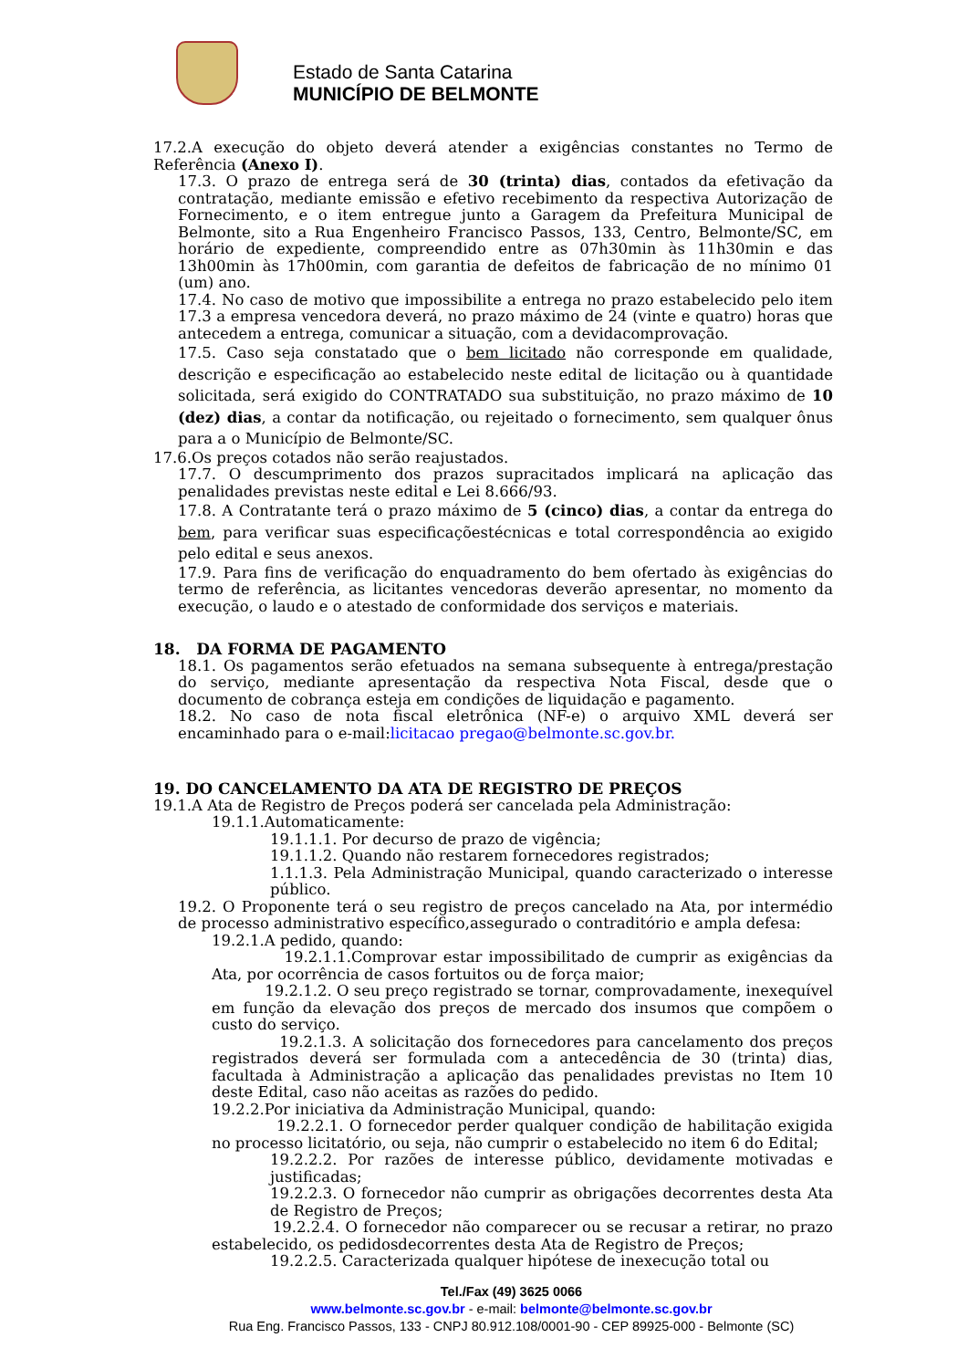Estado de Santa Catarina
MUNICÍPIO DE BELMONTE
17.2.A execução do objeto deverá atender a exigências constantes no Termo de Referência (Anexo I).
17.3. O prazo de entrega será de 30 (trinta) dias, contados da efetivação da contratação, mediante emissão e efetivo recebimento da respectiva Autorização de Fornecimento, e o item entregue junto a Garagem da Prefeitura Municipal de Belmonte, sito a Rua Engenheiro Francisco Passos, 133, Centro, Belmonte/SC, em horário de expediente, compreendido entre as 07h30min às 11h30min e das 13h00min às 17h00min, com garantia de defeitos de fabricação de no mínimo 01 (um) ano.
17.4. No caso de motivo que impossibilite a entrega no prazo estabelecido pelo item 17.3 a empresa vencedora deverá, no prazo máximo de 24 (vinte e quatro) horas que antecedem a entrega, comunicar a situação, com a devidacomprovação.
17.5. Caso seja constatado que o bem licitado não corresponde em qualidade, descrição e especificação ao estabelecido neste edital de licitação ou à quantidade solicitada, será exigido do CONTRATADO sua substituição, no prazo máximo de 10 (dez) dias, a contar da notificação, ou rejeitado o fornecimento, sem qualquer ônus para a o Município de Belmonte/SC.
17.6.Os preços cotados não serão reajustados.
17.7. O descumprimento dos prazos supracitados implicará na aplicação das penalidades previstas neste edital e Lei 8.666/93.
17.8. A Contratante terá o prazo máximo de 5 (cinco) dias, a contar da entrega do bem, para verificar suas especificaçõestécnicas e total correspondência ao exigido pelo edital e seus anexos.
17.9. Para fins de verificação do enquadramento do bem ofertado às exigências do termo de referência, as licitantes vencedoras deverão apresentar, no momento da execução, o laudo e o atestado de conformidade dos serviços e materiais.
18. DA FORMA DE PAGAMENTO
18.1. Os pagamentos serão efetuados na semana subsequente à entrega/prestação do serviço, mediante apresentação da respectiva Nota Fiscal, desde que o documento de cobrança esteja em condições de liquidação e pagamento.
18.2. No caso de nota fiscal eletrônica (NF-e) o arquivo XML deverá ser encaminhado para o e-mail:licitacao pregao@belmonte.sc.gov.br.
19. DO CANCELAMENTO DA ATA DE REGISTRO DE PREÇOS
19.1.A Ata de Registro de Preços poderá ser cancelada pela Administração:
19.1.1.Automaticamente:
19.1.1.1. Por decurso de prazo de vigência;
19.1.1.2. Quando não restarem fornecedores registrados;
1.1.1.3. Pela Administração Municipal, quando caracterizado o interesse público.
19.2. O Proponente terá o seu registro de preços cancelado na Ata, por intermédio de processo administrativo específico,assegurado o contraditório e ampla defesa:
19.2.1.A pedido, quando:
19.2.1.1.Comprovar estar impossibilitado de cumprir as exigências da Ata, por ocorrência de casos fortuitos ou de força maior;
19.2.1.2. O seu preço registrado se tornar, comprovadamente, inexequível em função da elevação dos preços de mercado dos insumos que compõem o custo do serviço.
19.2.1.3. A solicitação dos fornecedores para cancelamento dos preços registrados deverá ser formulada com a antecedência de 30 (trinta) dias, facultada à Administração a aplicação das penalidades previstas no Item 10 deste Edital, caso não aceitas as razões do pedido.
19.2.2.Por iniciativa da Administração Municipal, quando:
19.2.2.1. O fornecedor perder qualquer condição de habilitação exigida no processo licitatório, ou seja, não cumprir o estabelecido no item 6 do Edital;
19.2.2.2. Por razões de interesse público, devidamente motivadas e justificadas;
19.2.2.3. O fornecedor não cumprir as obrigações decorrentes desta Ata de Registro de Preços;
19.2.2.4. O fornecedor não comparecer ou se recusar a retirar, no prazo estabelecido, os pedidosdecorrentes desta Ata de Registro de Preços;
19.2.2.5. Caracterizada qualquer hipótese de inexecução total ou
Tel./Fax (49) 3625 0066
www.belmonte.sc.gov.br - e-mail: belmonte@belmonte.sc.gov.br
Rua Eng. Francisco Passos, 133 - CNPJ 80.912.108/0001-90 - CEP 89925-000 - Belmonte (SC)